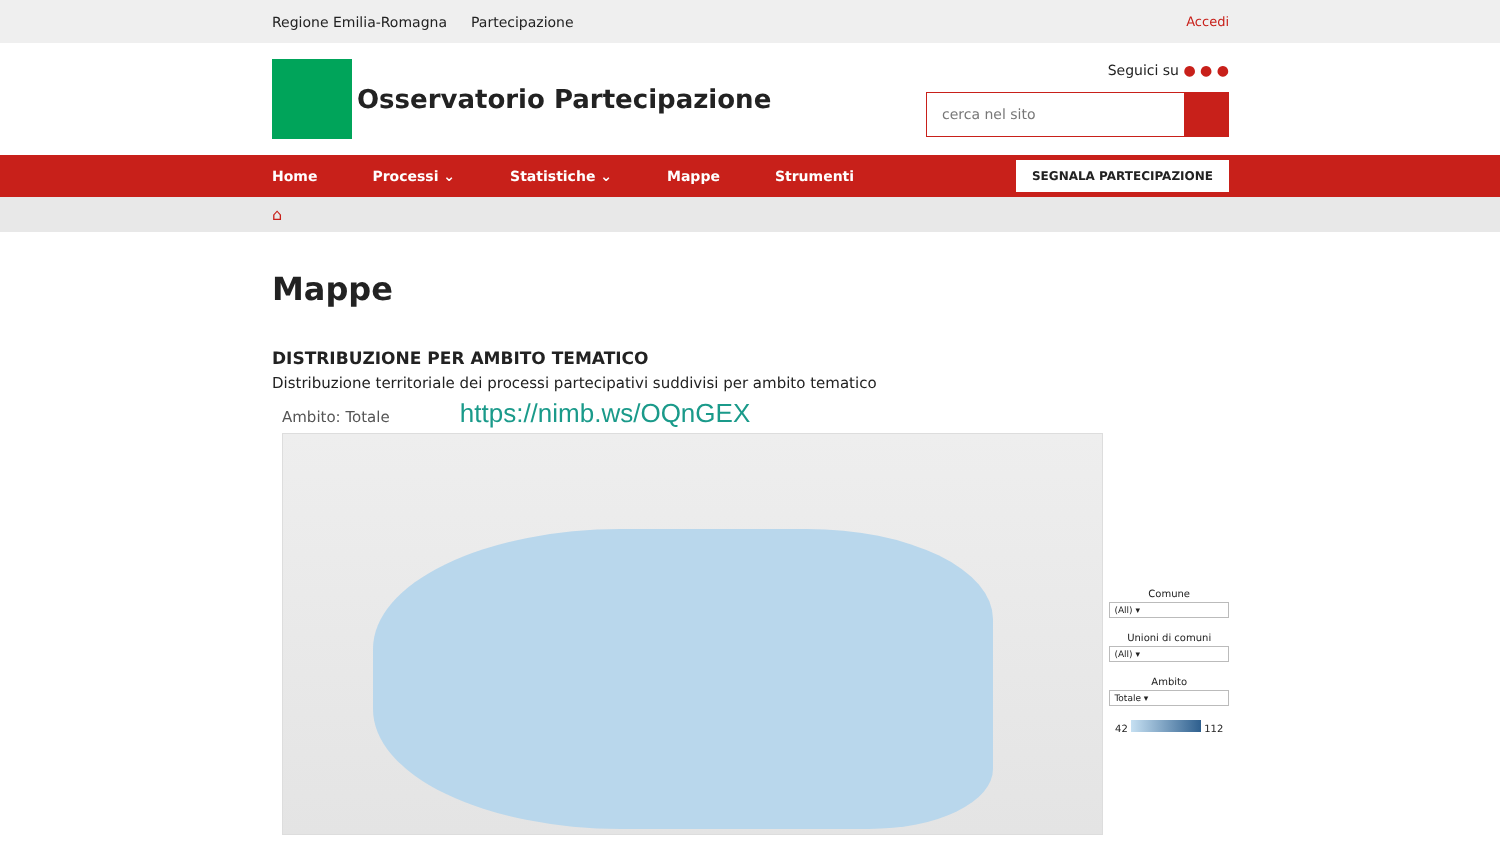Regione Emilia-Romagna Partecipazione Accedi
Osservatorio Partecipazione
Seguici su ● ● ●
cerca nel sito
Home Processi ⌄ Statistiche ⌄ Mappe Strumenti SEGNALA PARTECIPAZIONE
⌂
Mappe
DISTRIBUZIONE PER AMBITO TEMATICO
Distribuzione territoriale dei processi partecipativi suddivisi per ambito tematico
Ambito: Totale https://nimb.ws/OQnGEX
Comune
(All) ▾
Unioni di comuni
(All) ▾
Ambito
Totale ▾
42 112